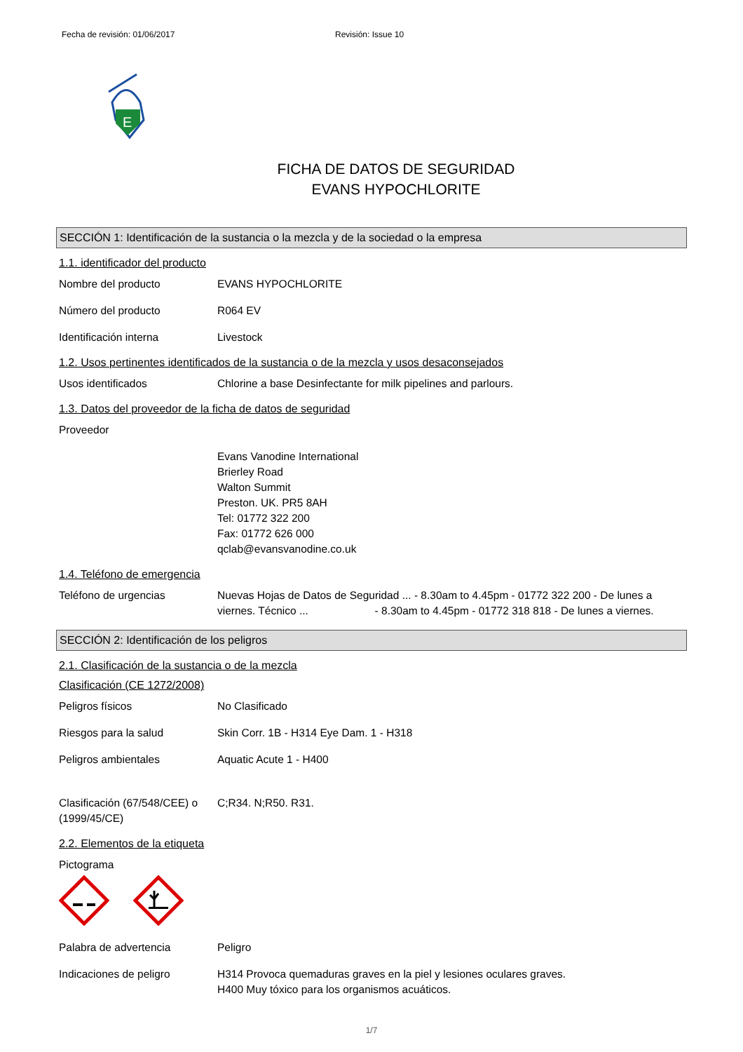Fecha de revisión: 01/06/2017 Revisión: Issue 10
E
FICHA DE DATOS DE SEGURIDAD
EVANS HYPOCHLORITE
SECCIÓN 1: Identificación de la sustancia o la mezcla y de la sociedad o la empresa
1.1. identificador del producto
Nombre del producto EVANS HYPOCHLORITE
Número del producto R064 EV
Identificación interna Livestock
1.2. Usos pertinentes identificados de la sustancia o de la mezcla y usos desaconsejados
Usos identificados Chlorine a base Desinfectante for milk pipelines and parlours.
1.3. Datos del proveedor de la ficha de datos de seguridad
Proveedor
Evans Vanodine International
Brierley Road
Walton Summit
Preston. UK. PR5 8AH
Tel: 01772 322 200
Fax: 01772 626 000
qclab@evansvanodine.co.uk
1.4. Teléfono de emergencia
Teléfono de urgencias Nuevas Hojas de Datos de Seguridad ... - 8.30am to 4.45pm - 01772 322 200 - De lunes a viernes. Técnico ... - 8.30am to 4.45pm - 01772 318 818 - De lunes a viernes.
SECCIÓN 2: Identificación de los peligros
2.1. Clasificación de la sustancia o de la mezcla
Clasificación (CE 1272/2008)
Peligros físicos No Clasificado
Riesgos para la salud Skin Corr. 1B - H314 Eye Dam. 1 - H318
Peligros ambientales Aquatic Acute 1 - H400
Clasificación (67/548/CEE) o (1999/45/CE)
C;R34. N;R50. R31.
2.2. Elementos de la etiqueta
Pictograma
Palabra de advertencia Peligro
Indicaciones de peligro H314 Provoca quemaduras graves en la piel y lesiones oculares graves.
H400 Muy tóxico para los organismos acuáticos.
1/7